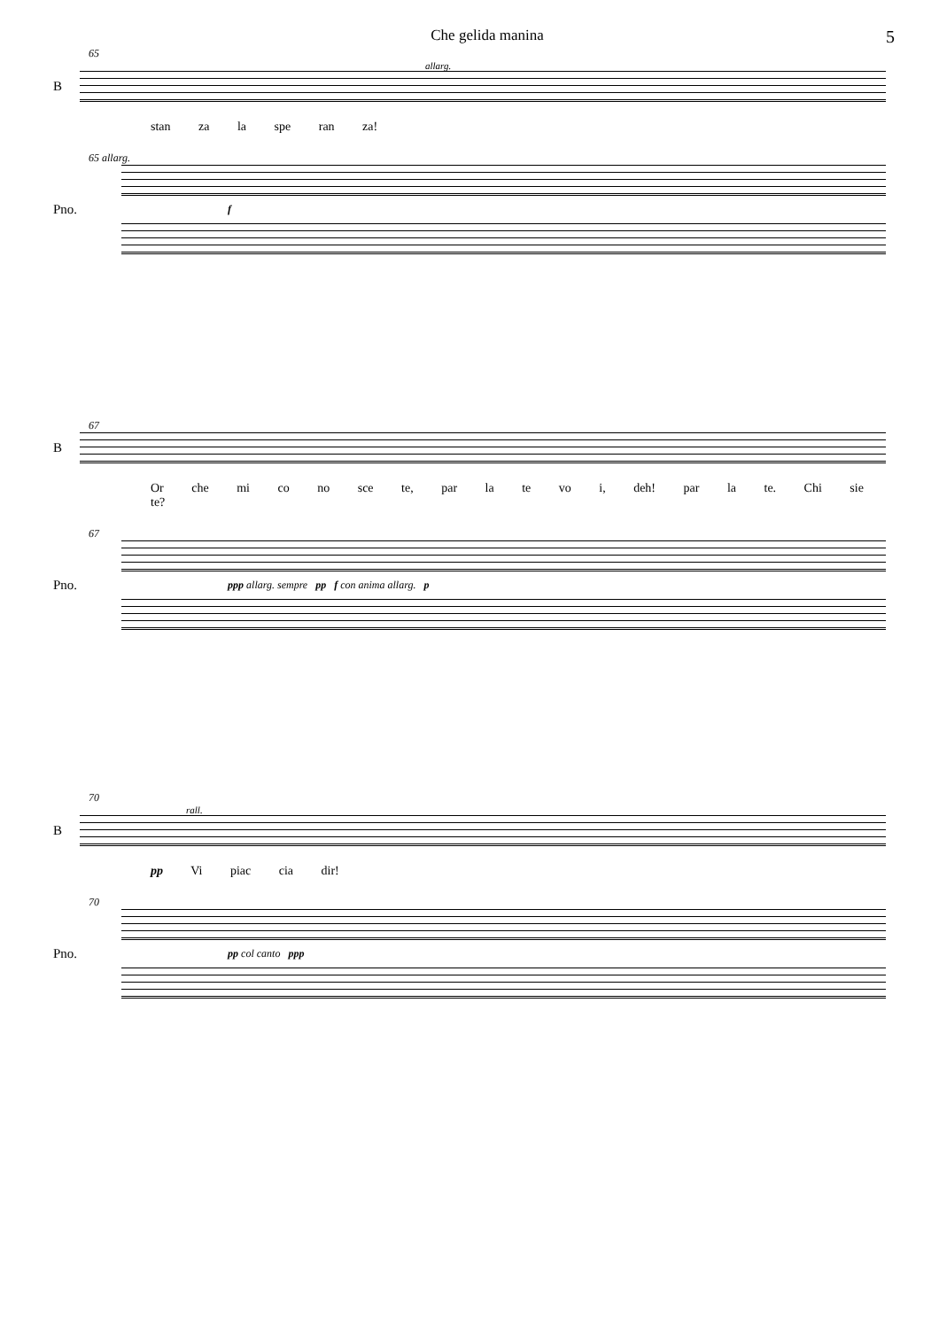Che gelida manina
5
65
allarg.
B
stan za la spe ran za!
65 allarg.
Pno.
f
67
B
Or che mi co no sce te, par la te vo i, deh! par la te. Chi sie te?
67
Pno.
ppp allarg. sempre pp f con anima allarg. p
70
rall.
B
pp Vi piac cia dir!
70
Pno.
pp col canto ppp